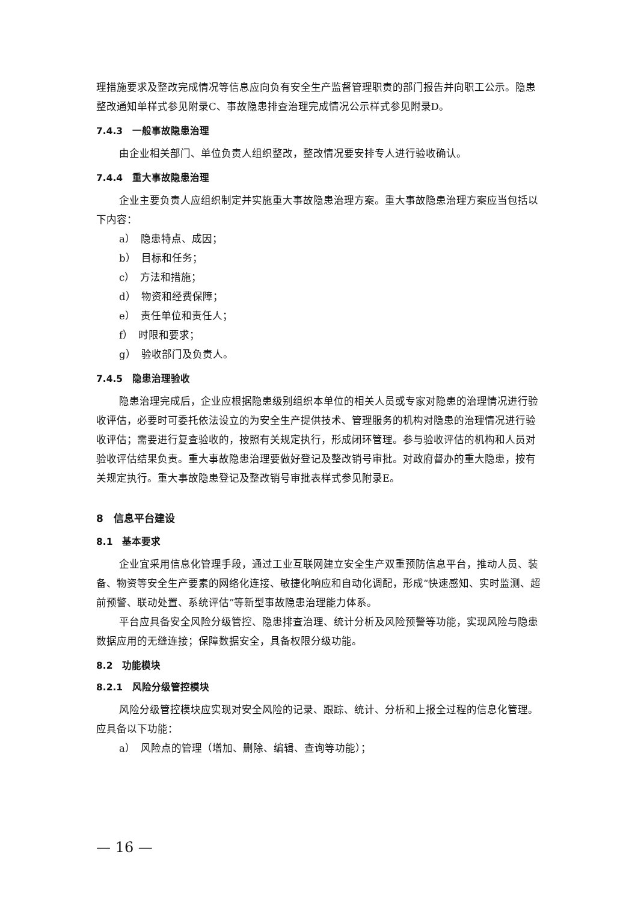理措施要求及整改完成情况等信息应向负有安全生产监督管理职责的部门报告并向职工公示。隐患整改通知单样式参见附录C、事故隐患排查治理完成情况公示样式参见附录D。
7.4.3　一般事故隐患治理
由企业相关部门、单位负责人组织整改，整改情况要安排专人进行验收确认。
7.4.4　重大事故隐患治理
企业主要负责人应组织制定并实施重大事故隐患治理方案。重大事故隐患治理方案应当包括以下内容：
a）　隐患特点、成因；
b）　目标和任务；
c）　方法和措施；
d）　物资和经费保障；
e）　责任单位和责任人；
f）　时限和要求；
g）　验收部门及负责人。
7.4.5　隐患治理验收
隐患治理完成后，企业应根据隐患级别组织本单位的相关人员或专家对隐患的治理情况进行验收评估，必要时可委托依法设立的为安全生产提供技术、管理服务的机构对隐患的治理情况进行验收评估；需要进行复查验收的，按照有关规定执行，形成闭环管理。参与验收评估的机构和人员对验收评估结果负责。重大事故隐患治理要做好登记及整改销号审批。对政府督办的重大隐患，按有关规定执行。重大事故隐患登记及整改销号审批表样式参见附录E。
8　信息平台建设
8.1　基本要求
企业宜采用信息化管理手段，通过工业互联网建立安全生产双重预防信息平台，推动人员、装备、物资等安全生产要素的网络化连接、敏捷化响应和自动化调配，形成“快速感知、实时监测、超前预警、联动处置、系统评估”等新型事故隐患治理能力体系。
平台应具备安全风险分级管控、隐患排查治理、统计分析及风险预警等功能，实现风险与隐患数据应用的无缝连接；保障数据安全，具备权限分级功能。
8.2　功能模块
8.2.1　风险分级管控模块
风险分级管控模块应实现对安全风险的记录、跟踪、统计、分析和上报全过程的信息化管理。应具备以下功能：
a）　风险点的管理（增加、删除、编辑、查询等功能）；
— 16 —